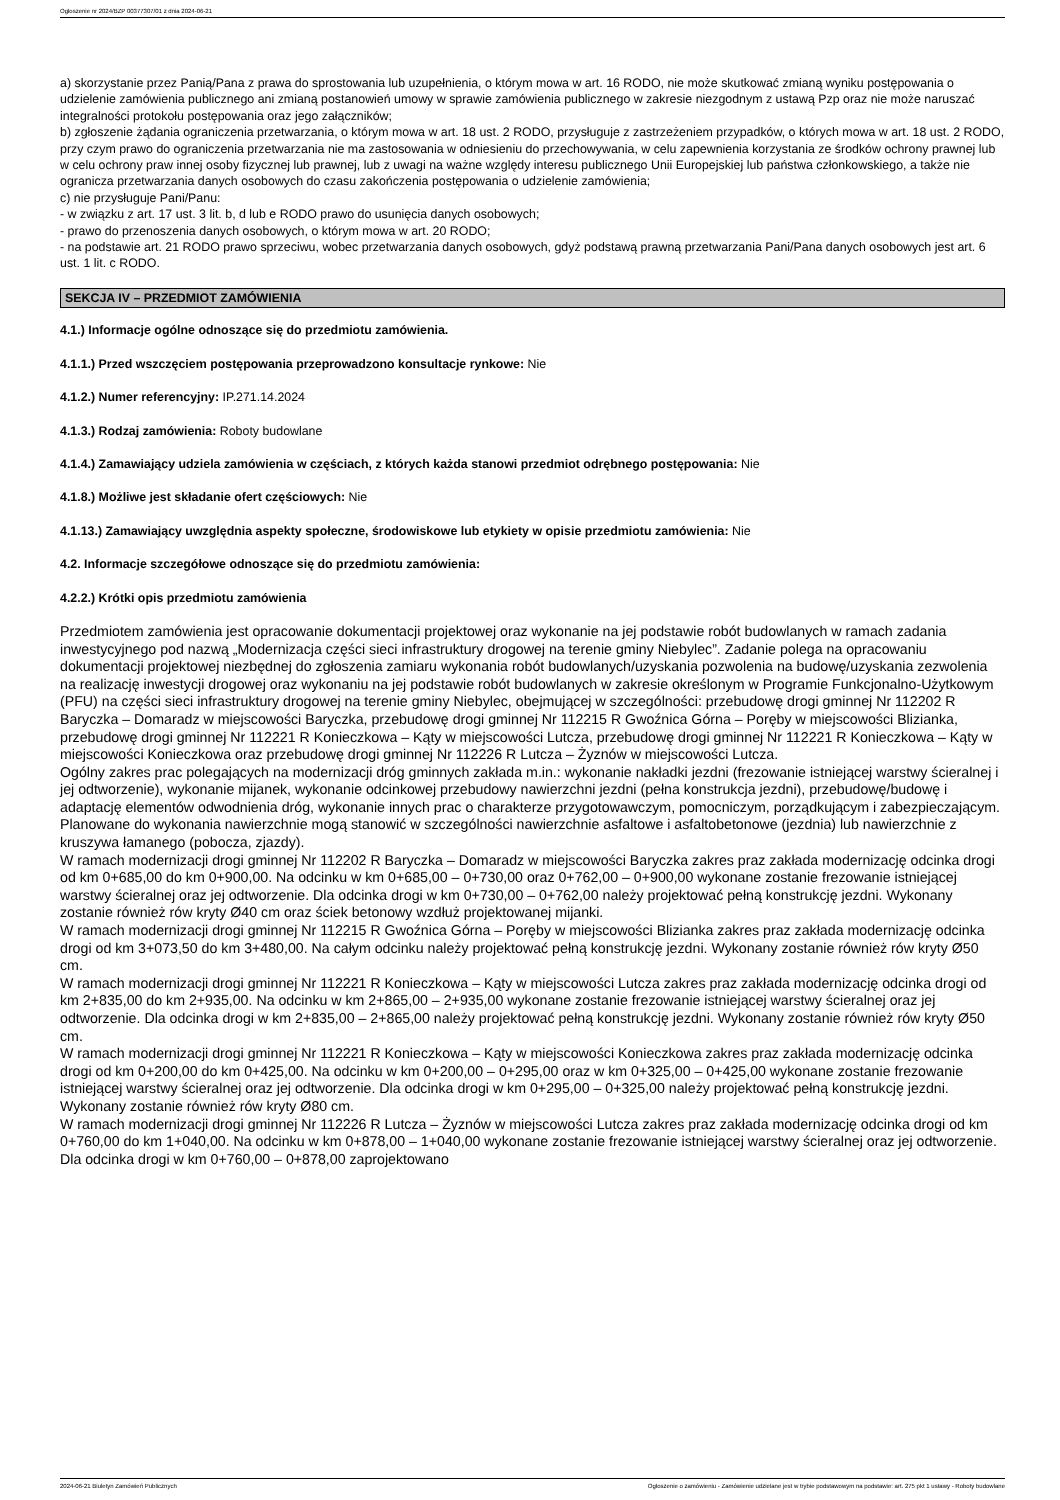Ogłoszenie nr 2024/BZP 00377307/01 z dnia 2024-06-21
a) skorzystanie przez Panią/Pana z prawa do sprostowania lub uzupełnienia, o którym mowa w art. 16 RODO, nie może skutkować zmianą wyniku postępowania o udzielenie zamówienia publicznego ani zmianą postanowień umowy w sprawie zamówienia publicznego w zakresie niezgodnym z ustawą Pzp oraz nie może naruszać integralności protokołu postępowania oraz jego załączników;
b) zgłoszenie żądania ograniczenia przetwarzania, o którym mowa w art. 18 ust. 2 RODO, przysługuje z zastrzeżeniem przypadków, o których mowa w art. 18 ust. 2 RODO, przy czym prawo do ograniczenia przetwarzania nie ma zastosowania w odniesieniu do przechowywania, w celu zapewnienia korzystania ze środków ochrony prawnej lub w celu ochrony praw innej osoby fizycznej lub prawnej, lub z uwagi na ważne względy interesu publicznego Unii Europejskiej lub państwa członkowskiego, a także nie ogranicza przetwarzania danych osobowych do czasu zakończenia postępowania o udzielenie zamówienia;
c) nie przysługuje Pani/Panu:
- w związku z art. 17 ust. 3 lit. b, d lub e RODO prawo do usunięcia danych osobowych;
- prawo do przenoszenia danych osobowych, o którym mowa w art. 20 RODO;
- na podstawie art. 21 RODO prawo sprzeciwu, wobec przetwarzania danych osobowych, gdyż podstawą prawną przetwarzania Pani/Pana danych osobowych jest art. 6 ust. 1 lit. c RODO.
SEKCJA IV – PRZEDMIOT ZAMÓWIENIA
4.1.) Informacje ogólne odnoszące się do przedmiotu zamówienia.
4.1.1.) Przed wszczęciem postępowania przeprowadzono konsultacje rynkowe: Nie
4.1.2.) Numer referencyjny: IP.271.14.2024
4.1.3.) Rodzaj zamówienia: Roboty budowlane
4.1.4.) Zamawiający udziela zamówienia w częściach, z których każda stanowi przedmiot odrębnego postępowania: Nie
4.1.8.) Możliwe jest składanie ofert częściowych: Nie
4.1.13.) Zamawiający uwzględnia aspekty społeczne, środowiskowe lub etykiety w opisie przedmiotu zamówienia: Nie
4.2. Informacje szczegółowe odnoszące się do przedmiotu zamówienia:
4.2.2.) Krótki opis przedmiotu zamówienia
Przedmiotem zamówienia jest opracowanie dokumentacji projektowej oraz wykonanie na jej podstawie robót budowlanych w ramach zadania inwestycyjnego pod nazwą „Modernizacja części sieci infrastruktury drogowej na terenie gminy Niebylec”. Zadanie polega na opracowaniu dokumentacji projektowej niezbędnej do zgłoszenia zamiaru wykonania robót budowlanych/uzyskania pozwolenia na budowę/uzyskania zezwolenia na realizację inwestycji drogowej oraz wykonaniu na jej podstawie robót budowlanych w zakresie określonym w Programie Funkcjonalno-Użytkowym (PFU) na części sieci infrastruktury drogowej na terenie gminy Niebylec, obejmującej w szczególności: przebudowę drogi gminnej Nr 112202 R Baryczka – Domaradz w miejscowości Baryczka, przebudowę drogi gminnej Nr 112215 R Gwoźnica Górna – Poręby w miejscowości Blizianka, przebudowę drogi gminnej Nr 112221 R Konieczkowa – Kąty w miejscowości Lutcza, przebudowę drogi gminnej Nr 112221 R Konieczkowa – Kąty w miejscowości Konieczkowa oraz przebudowę drogi gminnej Nr 112226 R Lutcza – Żyznów w miejscowości Lutcza.
Ogólny zakres prac polegających na modernizacji dróg gminnych zakłada m.in.: wykonanie nakładki jezdni (frezowanie istniejącej warstwy ścieralnej i jej odtworzenie), wykonanie mijanek, wykonanie odcinkowej przebudowy nawierzchni jezdni (pełna konstrukcja jezdni), przebudowę/budowę i adaptację elementów odwodnienia dróg, wykonanie innych prac o charakterze przygotowawczym, pomocniczym, porządkującym i zabezpieczającym. Planowane do wykonania nawierzchnie mogą stanowić w szczególności nawierzchnie asfaltowe i asfaltobetonowe (jezdnia) lub nawierzchnie z kruszywa łamanego (pobocza, zjazdy).
W ramach modernizacji drogi gminnej Nr 112202 R Baryczka – Domaradz w miejscowości Baryczka zakres praz zakłada modernizację odcinka drogi od km 0+685,00 do km 0+900,00. Na odcinku w km 0+685,00 – 0+730,00 oraz 0+762,00 – 0+900,00 wykonane zostanie frezowanie istniejącej warstwy ścieralnej oraz jej odtworzenie. Dla odcinka drogi w km 0+730,00 – 0+762,00 należy projektować pełną konstrukcję jezdni. Wykonany zostanie również rów kryty Ø40 cm oraz ściek betonowy wzdłuż projektowanej mijanki.
W ramach modernizacji drogi gminnej Nr 112215 R Gwoźnica Górna – Poręby w miejscowości Blizianka zakres praz zakłada modernizację odcinka drogi od km 3+073,50 do km 3+480,00. Na całym odcinku należy projektować pełną konstrukcję jezdni. Wykonany zostanie również rów kryty Ø50 cm.
W ramach modernizacji drogi gminnej Nr 112221 R Konieczkowa – Kąty w miejscowości Lutcza zakres praz zakłada modernizację odcinka drogi od km 2+835,00 do km 2+935,00. Na odcinku w km 2+865,00 – 2+935,00 wykonane zostanie frezowanie istniejącej warstwy ścieralnej oraz jej odtworzenie. Dla odcinka drogi w km 2+835,00 – 2+865,00 należy projektować pełną konstrukcję jezdni. Wykonany zostanie również rów kryty Ø50 cm.
W ramach modernizacji drogi gminnej Nr 112221 R Konieczkowa – Kąty w miejscowości Konieczkowa zakres praz zakłada modernizację odcinka drogi od km 0+200,00 do km 0+425,00. Na odcinku w km 0+200,00 – 0+295,00 oraz w km 0+325,00 – 0+425,00 wykonane zostanie frezowanie istniejącej warstwy ścieralnej oraz jej odtworzenie. Dla odcinka drogi w km 0+295,00 – 0+325,00 należy projektować pełną konstrukcję jezdni. Wykonany zostanie również rów kryty Ø80 cm.
W ramach modernizacji drogi gminnej Nr 112226 R Lutcza – Żyznów w miejscowości Lutcza zakres praz zakłada modernizację odcinka drogi od km 0+760,00 do km 1+040,00. Na odcinku w km 0+878,00 – 1+040,00 wykonane zostanie frezowanie istniejącej warstwy ścieralnej oraz jej odtworzenie. Dla odcinka drogi w km 0+760,00 – 0+878,00 zaprojektowano
2024-06-21 Biuletyn Zamówień Publicznych Ogłoszenie o zamówieniu - Zamówienie udzielane jest w trybie podstawowym na podstawie: art. 275 pkt 1 ustawy - Roboty budowlane